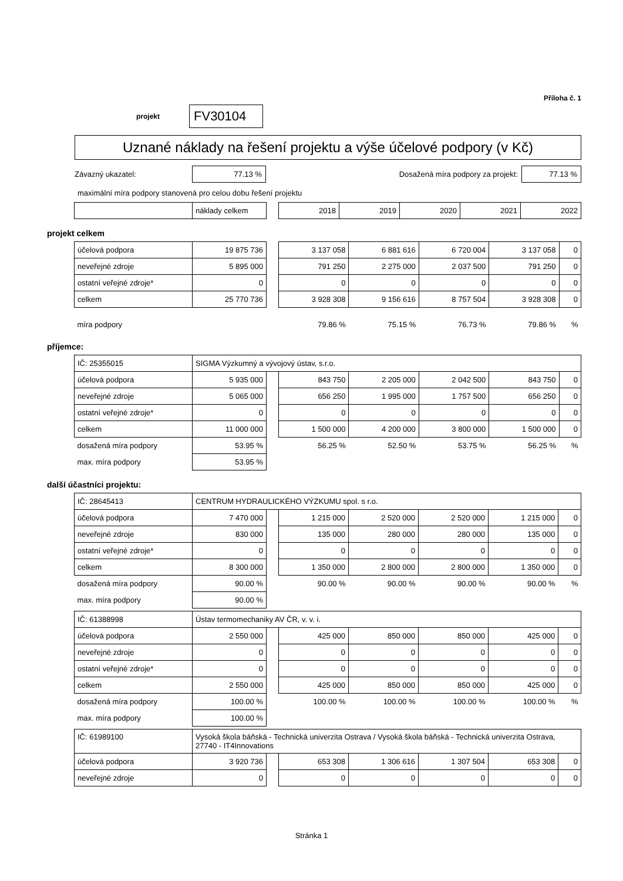Příloha č. 1
projekt
FV30104
Uznané náklady na řešení projektu a výše účelové podpory (v Kč)
Závazný ukazatel:
77.13 %
Dosažená míra podpory za projekt:
77.13 %
maximální míra podpory stanovená pro celou dobu řešení projektu
| | náklady celkem | | 2018 | 2019 | 2020 | 2021 | 2022 |
projekt celkem
| účelová podpora | 19 875 736 | | 3 137 058 | 6 881 616 | 6 720 004 | 3 137 058 | 0 |
| neveřejné zdroje | 5 895 000 | | 791 250 | 2 275 000 | 2 037 500 | 791 250 | 0 |
| ostatní veřejné zdroje* | 0 | | 0 | 0 | 0 | 0 | 0 |
| celkem | 25 770 736 | | 3 928 308 | 9 156 616 | 8 757 504 | 3 928 308 | 0 |
| míra podpory | | | 79.86 % | 75.15 % | 76.73 % | 79.86 % | % |
příjemce:
| IČ: 25355015 | SIGMA Výzkumný a vývojový ústav, s.r.o. | | | | | | |
| účelová podpora | 5 935 000 | | 843 750 | 2 205 000 | 2 042 500 | 843 750 | 0 |
| neveřejné zdroje | 5 065 000 | | 656 250 | 1 995 000 | 1 757 500 | 656 250 | 0 |
| ostatní veřejné zdroje* | 0 | | 0 | 0 | 0 | 0 | 0 |
| celkem | 11 000 000 | | 1 500 000 | 4 200 000 | 3 800 000 | 1 500 000 | 0 |
| dosažená míra podpory | 53.95 % | | 56.25 % | 52.50 % | 53.75 % | 56.25 % | % |
| max. míra podpory | 53.95 % | | | | | | |
další účastníci projektu:
| IČ: 28645413 | CENTRUM HYDRAULICKÉHO VÝZKUMU spol. s r.o. | | | | | | |
| účelová podpora | 7 470 000 | | 1 215 000 | 2 520 000 | 2 520 000 | 1 215 000 | 0 |
| neveřejné zdroje | 830 000 | | 135 000 | 280 000 | 280 000 | 135 000 | 0 |
| ostatní veřejné zdroje* | 0 | | 0 | 0 | 0 | 0 | 0 |
| celkem | 8 300 000 | | 1 350 000 | 2 800 000 | 2 800 000 | 1 350 000 | 0 |
| dosažená míra podpory | 90.00 % | | 90.00 % | 90.00 % | 90.00 % | 90.00 % | % |
| max. míra podpory | 90.00 % | | | | | | |
| IČ: 61388998 | Ústav termomechaniky AV ČR, v. v. i. | | | | | | |
| účelová podpora | 2 550 000 | | 425 000 | 850 000 | 850 000 | 425 000 | 0 |
| neveřejné zdroje | 0 | | 0 | 0 | 0 | 0 | 0 |
| ostatní veřejné zdroje* | 0 | | 0 | 0 | 0 | 0 | 0 |
| celkem | 2 550 000 | | 425 000 | 850 000 | 850 000 | 425 000 | 0 |
| dosažená míra podpory | 100.00 % | | 100.00 % | 100.00 % | 100.00 % | 100.00 % | % |
| max. míra podpory | 100.00 % | | | | | | |
| IČ: 61989100 | Vysoká škola báňská - Technická univerzita Ostrava / Vysoká škola báňská - Technická univerzita Ostrava, 27740 - IT4Innovations | | | | | | |
| účelová podpora | 3 920 736 | | 653 308 | 1 306 616 | 1 307 504 | 653 308 | 0 |
| neveřejné zdroje | 0 | | 0 | 0 | 0 | 0 | 0 |
Stránka 1